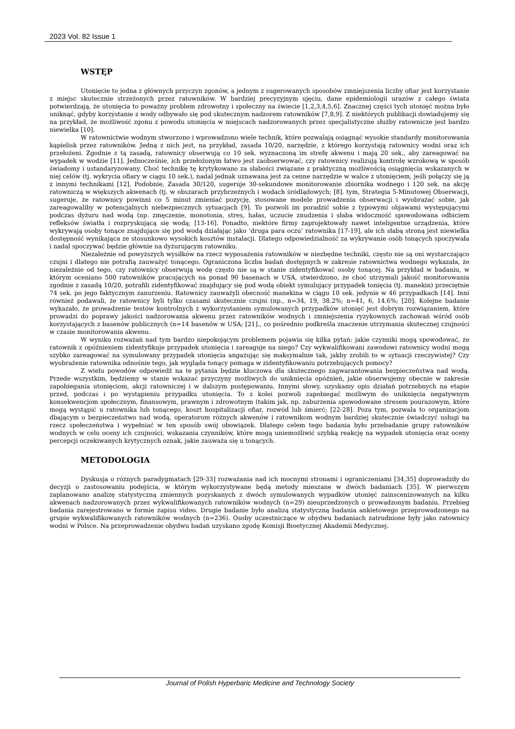2023 Vol. 82 Issue 1
WSTĘP
Utonięcie to jedna z głównych przyczyn zgonów, a jednym z sugerowanych sposobów zmniejszenia liczby ofiar jest korzystanie z miejsc skutecznie strzeżonych przez ratowników. W bardziej precyzyjnym ujęciu, dane epidemiologii urazów z całego świata potwierdzają, że utonięcia to poważny problem zdrowotny i społeczny na świecie [1,2,3,4,5,6]. Znacznej części tych utonięć można było uniknąć, gdyby korzystanie z wody odbywało się pod skutecznym nadzorem ratowników [7,8,9]. Z niektórych publikacji dowiadujemy się na przykład, że możliwość zgonu z powodu utonięcia w miejscach nadzorowanych przez specjalistyczne służby ratownicze jest bardzo niewielka [10].
W ratownictwie wodnym stworzono i wprowadzono wiele technik, które pozwalają osiągnąć wysokie standardy monitorowania kąpielisk przez ratowników. Jedną z nich jest, na przykład, zasada 10/20, narzędzie, z którego korzystają ratownicy wodni oraz ich przełożeni. Zgodnie z tą zasadą, ratownicy obserwują co 10 sek. wyznaczoną im strefę akwenu i mają 20 sek., aby zareagować na wypadek w wodzie [11]. Jednocześnie, ich przełożonym łatwo jest zaobserwować, czy ratownicy realizują kontrolę wzrokową w sposób świadomy i ustandaryzowany. Choć technikę tę krytykowano za słabości związane z praktyczną możliwością osiągnięcia wskazanych w niej celów (tj. wykrycia ofiary w ciągu 10 sek.), nadal jednak uznawana jest za cenne narzędzie w walce z utonięciem, jeśli połączy się ją z innymi technikami [12]. Podobnie, Zasada 30/120, sugeruje 30-sekundowe monitorowanie zbiornika wodnego i 120 sek. na akcję ratowniczą w większych akwenach (tj. w obszarach przybrzeżnych i wodach śródlądowych; [8]. tym, Strategia 5-Minutowej Obserwacji, sugeruje, że ratownicy powinni co 5 minut zmieniać pozycję, stosowane modele prowadzenia obserwacji i wyobrażać sobie, jak zareagowaliby w potencjalnych niebezpiecznych sytuacjach [9]. To pozwoli im poradzić sobie z typowymi objawami występującymi podczas dyżuru nad wodą (np. zmęczenie, monotonia, stres, hałas, uczucie znudzenia i słaba widoczność spowodowana odbiciem refleksów światła i rozpryskującą się wodą; [13-16]. Ponadto, niektóre firmy zaprojektowały nawet inteligentne urządzenia, które wykrywają osoby tonące znajdujące się pod wodą działając jako ‘druga para oczu’ ratownika [17-19], ale ich słabą stroną jest niewielka dostępność wynikająca ze stosunkowo wysokich kosztów instalacji. Dlatego odpowiedzialność za wykrywanie osób tonących spoczywała i nadal spoczywać będzie głównie na dyżurującym ratowniku.
Niezależnie od powyższych wysiłków na rzecz wyposażenia ratowników w niezbędne techniki, często nie są oni wystarczająco czujni i dlatego nie potrafią zauważyć tonącego. Ograniczona liczba badań dostępnych w zakresie ratownictwa wodnego wykazała, że niezależnie od tego, czy ratownicy obserwują wodę często nie są w stanie zidentyfikować osoby tonącej. Na przykład w badaniu, w którym oceniano 500 ratowników pracujących na ponad 90 basenach w USA, stwierdzono, że choć utrzymali jakość monitorowania zgodnie z zasadą 10/20, potrafili zidentyfikować znajdujący się pod wodą obiekt symulujący przypadek tonięcia (tj. manekin) przeciętnie 74 sek. po jego faktycznym zanurzeniu. Ratownicy zauważyli obecność manekina w ciągu 10 sek. jedynie w 46 przypadkach [14]. Inni również podawali, że ratownicy byli tylko czasami skutecznie czujni (np., n=34, 19, 38.2%; n=41, 6, 14.6%; [20]. Kolejne badanie wykazało, że prowadzenie testów kontrolnych z wykorzystaniem symulowanych przypadków utonięć jest dobrym rozwiązaniem, które prowadzi do poprawy jakości nadzorowania akwenu przez ratowników wodnych i zmniejszenia ryzykownych zachowań wśród osób korzystających z basenów publicznych (n=14 basenów w USA; [21]., co pośrednio podkreśla znaczenie utrzymania skutecznej czujności w czasie monitorowania akwenu.
W wyniku rozważań nad tym bardzo niepokojącym problemem pojawia się kilka pytań: jakie czynniki mogą spowodować, że ratownik z opóźnieniem zidentyfikuje przypadek utonięcia i zareaguje na niego? Czy wykwalifikowani zawodowi ratownicy wodni mogą szybko zareagować na symulowany przypadek utonięcia angażując się maksymalnie tak, jakby zrobili to w sytuacji rzeczywistej? Czy wyobrażenie ratownika odnośnie tego, jak wygląda tonący pomaga w zidentyfikowaniu potrzebujących pomocy?
Z wielu powodów odpowiedź na te pytania będzie kluczowa dla skutecznego zagwarantowania bezpieczeństwa nad wodą. Przede wszystkim, będziemy w stanie wskazać przyczyny możliwych do uniknięcia opóźnień, jakie obserwujemy obecnie w zakresie zapobiegania utonięciom, akcji ratowniczej i w dalszym postępowaniu. Innymi słowy, uzyskamy opis działań potrzebnych na etapie przed, podczas i po wystąpieniu przypadku utonięcia. To z kolei pozwoli zapobiegać możliwym do uniknięcia negatywnym konsekwencjom społecznym, finansowym, prawnym i zdrowotnym (takim jak, np. zaburzenia spowodowane stresem pourazowym, które mogą wystąpić u ratownika lub tonącego, koszt hospitalizacji ofiar, rozwód lub śmierć; [22-28]. Poza tym, pozwala to organizacjom dbającym o bezpieczeństwo nad wodą, operatorom różnych akwenów i ratownikom wodnym bardziej skutecznie świadczyć usługi na rzecz społeczeństwa i wypełniać w ten sposób swój obowiązek. Dlatego celem tego badania było przebadanie grupy ratowników wodnych w celu oceny ich czujności, wskazania czynników, które mogą uniemożliwić szybką reakcję na wypadek utonięcia oraz oceny percepcji oczekiwanych krytycznych oznak, jakie zauważa się u tonących.
METODOLOGIA
Dyskusja o różnych paradygmatach [29-33] rozważania nad ich mocnymi stronami i ograniczeniami [34,35] doprowadziły do decyzji o zastosowaniu podejścia, w którym wykorzystywane będą metody mieszane w dwóch badaniach [35]. W pierwszym zaplanowano analizę statystyczną zmiennych pozyskanych z dwóch symulowanych wypadków utonięć zainscenizowanych na kilku akwenach nadzorowanych przez wykwalifikowanych ratowników wodnych (n=29) nieuprzedzonych o prowadzonym badaniu. Przebieg badania zarejestrowano w formie zapisu video. Drugie badanie było analizą statystyczną badania ankietowego przeprowadzonego na grupie wykwalifikowanych ratowników wodnych (n=236). Osoby uczestniczące w obydwu badaniach zatrudnione były jako ratownicy wodni w Polsce. Na przeprowadzenie obydwu badań uzyskano zgodę Komisji Bioetycznej Akademii Medycznej.
Journal of Polish Hyperbaric Medicine and Technology Society